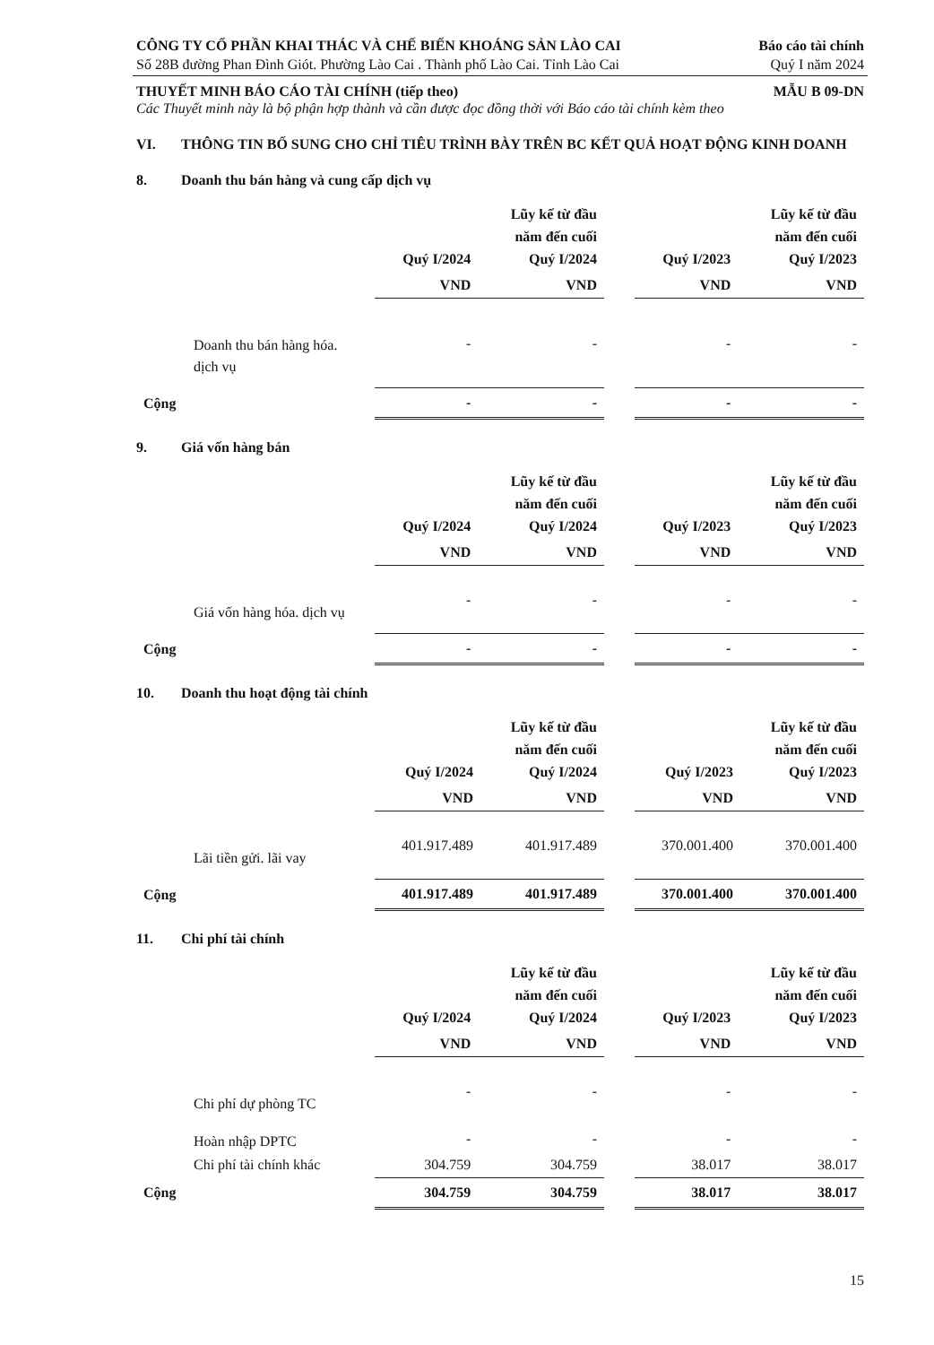CÔNG TY CỔ PHẦN KHAI THÁC VÀ CHẾ BIẾN KHOÁNG SẢN LÀO CAI Báo cáo tài chính
Số 28B đường Phan Đình Giót. Phường Lào Cai . Thành phố Lào Cai. Tỉnh Lào Cai Quý I năm 2024
THUYẾT MINH BÁO CÁO TÀI CHÍNH (tiếp theo) MẪU B 09-DN
Các Thuyết minh này là bộ phận hợp thành và cần được đọc đồng thời với Báo cáo tài chính kèm theo
VI. THÔNG TIN BỔ SUNG CHO CHỈ TIÊU TRÌNH BÀY TRÊN BC KẾT QUẢ HOẠT ĐỘNG KINH DOANH
8. Doanh thu bán hàng và cung cấp dịch vụ
| | Quý I/2024 | Lũy kế từ đầu năm đến cuối Quý I/2024 | | Quý I/2023 | Lũy kế từ đầu năm đến cuối Quý I/2023 |
| --- | --- | --- | --- | --- | --- |
| | VND | VND | | VND | VND |
| Doanh thu bán hàng hóa. dịch vụ | - | - | | - | - |
| Cộng | - | - | | - | - |
9. Giá vốn hàng bán
| | Quý I/2024 | Lũy kế từ đầu năm đến cuối Quý I/2024 | | Quý I/2023 | Lũy kế từ đầu năm đến cuối Quý I/2023 |
| --- | --- | --- | --- | --- | --- |
| | VND | VND | | VND | VND |
| Giá vốn hàng hóa. dịch vụ | - | - | | - | - |
| Cộng | - | - | | - | - |
10. Doanh thu hoạt động tài chính
| | Quý I/2024 | Lũy kế từ đầu năm đến cuối Quý I/2024 | | Quý I/2023 | Lũy kế từ đầu năm đến cuối Quý I/2023 |
| --- | --- | --- | --- | --- | --- |
| | VND | VND | | VND | VND |
| Lãi tiền gửi. lãi vay | 401.917.489 | 401.917.489 | | 370.001.400 | 370.001.400 |
| Cộng | 401.917.489 | 401.917.489 | | 370.001.400 | 370.001.400 |
11. Chi phí tài chính
| | Quý I/2024 | Lũy kế từ đầu năm đến cuối Quý I/2024 | | Quý I/2023 | Lũy kế từ đầu năm đến cuối Quý I/2023 |
| --- | --- | --- | --- | --- | --- |
| | VND | VND | | VND | VND |
| Chi phí dự phòng TC | - | - | | - | - |
| Hoàn nhập DPTC | - | - | | - | - |
| Chi phí tài chính khác | 304.759 | 304.759 | | 38.017 | 38.017 |
| Cộng | 304.759 | 304.759 | | 38.017 | 38.017 |
15